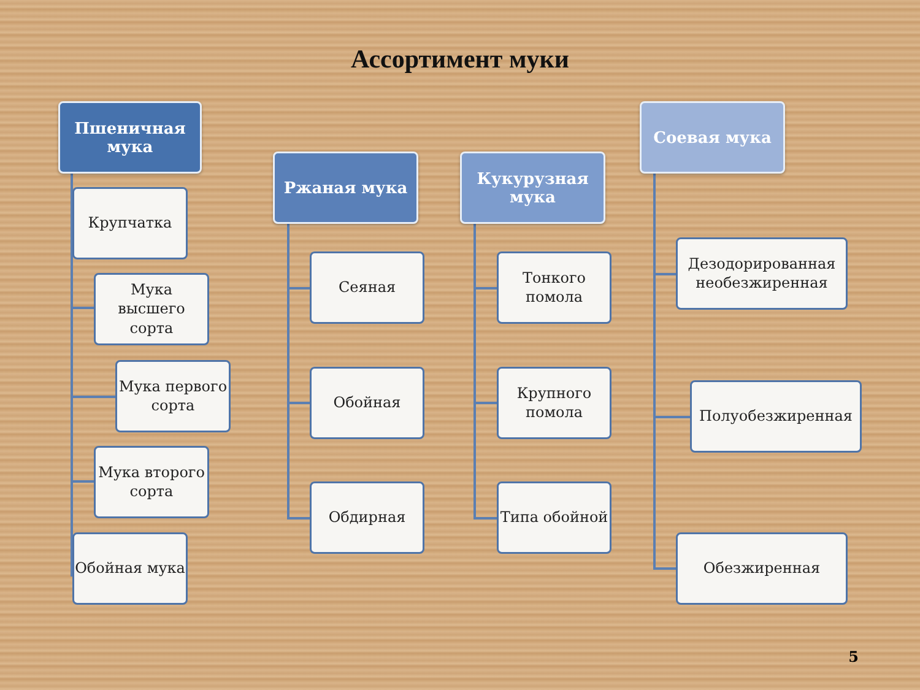Ассортимент муки
Пшеничная мука
Крупчатка
Мука высшего сорта
Мука первого сорта
Мука второго сорта
Обойная мука
Ржаная мука
Сеяная
Обойная
Обдирная
Кукурузная мука
Тонкого помола
Крупного помола
Типа обойной
Соевая мука
Дезодорированная необезжиренная
Полуобезжиренная
Обезжиренная
5